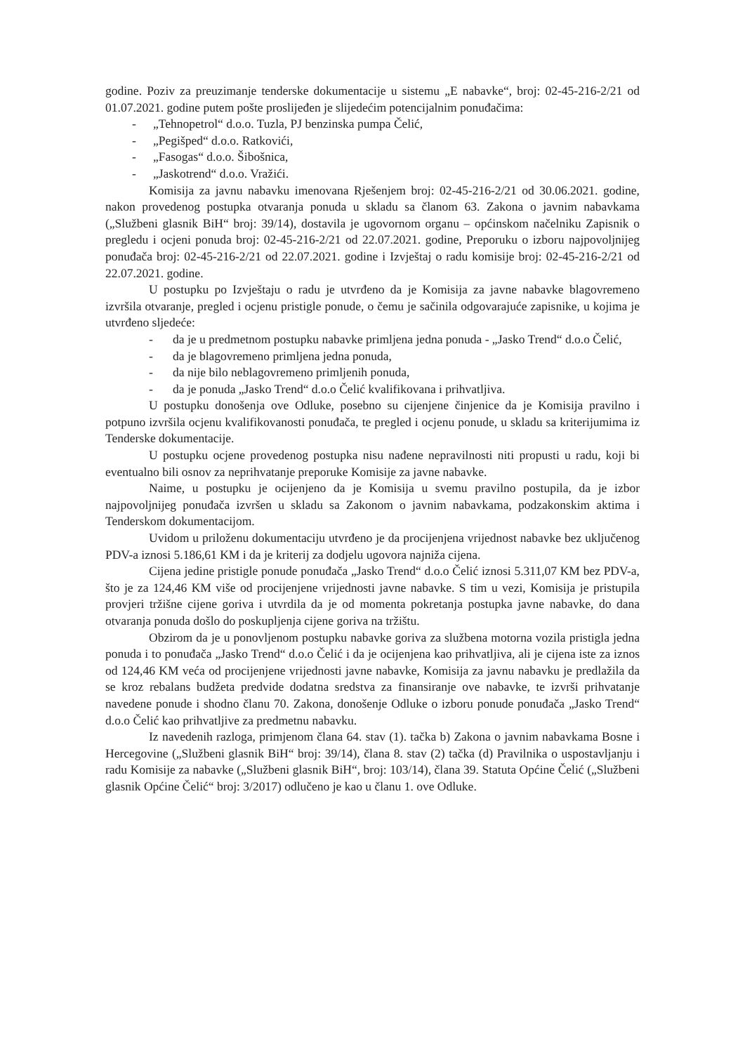godine. Poziv za preuzimanje tenderske dokumentacije u sistemu „E nabavke“, broj: 02-45-216-2/21 od 01.07.2021. godine putem pošte proslijeđen je slijedećim potencijalnim ponuđačima:
- „Tehnopetrol“ d.o.o. Tuzla, PJ benzinska pumpa Čelić,
- „Pegišped“ d.o.o. Ratkovići,
- „Fasogas“ d.o.o. Šibošnica,
- „Jaskotrend“ d.o.o. Vražići.
Komisija za javnu nabavku imenovana Rješenjem broj: 02-45-216-2/21 od 30.06.2021. godine, nakon provedenog postupka otvaranja ponuda u skladu sa članom 63. Zakona o javnim nabavkama („Službeni glasnik BiH“ broj: 39/14), dostavila je ugovornom organu – općinskom načelniku Zapisnik o pregledu i ocjeni ponuda broj: 02-45-216-2/21 od 22.07.2021. godine, Preporuku o izboru najpovoljnijeg ponuđača broj: 02-45-216-2/21 od 22.07.2021. godine i Izvještaj o radu komisije broj: 02-45-216-2/21 od 22.07.2021. godine.
U postupku po Izvještaju o radu je utvrđeno da je Komisija za javne nabavke blagovremeno izvršila otvaranje, pregled i ocjenu pristigle ponude, o čemu je sačinila odgovarajuće zapisnike, u kojima je utvrđeno sljedeće:
- da je u predmetnom postupku nabavke primljena jedna ponuda - „Jasko Trend“ d.o.o Čelić,
- da je blagovremeno primljena jedna ponuda,
- da nije bilo neblagovremeno primljenih ponuda,
- da je ponuda „Jasko Trend“ d.o.o Čelić kvalifikovana i prihvatljiva.
U postupku donošenja ove Odluke, posebno su cijenjene činjenice da je Komisija pravilno i potpuno izvršila ocjenu kvalifikovanosti ponuđača, te pregled i ocjenu ponude, u skladu sa kriterijumima iz Tenderske dokumentacije.
U postupku ocjene provedenog postupka nisu nađene nepravilnosti niti propusti u radu, koji bi eventualno bili osnov za neprihvatanje preporuke Komisije za javne nabavke.
Naime, u postupku je ocijenjeno da je Komisija u svemu pravilno postupila, da je izbor najpovoljnijeg ponuđača izvršen u skladu sa Zakonom o javnim nabavkama, podzakonskim aktima i Tenderskom dokumentacijom.
Uvidom u priloženu dokumentaciju utvrđeno je da procijenjena vrijednost nabavke bez uključenog PDV-a iznosi 5.186,61 KM i da je kriterij za dodjelu ugovora najniža cijena.
Cijena jedine pristigle ponude ponuđača „Jasko Trend“ d.o.o Čelić iznosi 5.311,07 KM bez PDV-a, što je za 124,46 KM više od procijenjene vrijednosti javne nabavke. S tim u vezi, Komisija je pristupila provjeri tržišne cijene goriva i utvrdila da je od momenta pokretanja postupka javne nabavke, do dana otvaranja ponuda došlo do poskupljenja cijene goriva na tržištu.
Obzirom da je u ponovljenom postupku nabavke goriva za službena motorna vozila pristigla jedna ponuda i to ponuđača „Jasko Trend“ d.o.o Čelić i da je ocijenjena kao prihvatljiva, ali je cijena iste za iznos od 124,46 KM veća od procijenjene vrijednosti javne nabavke, Komisija za javnu nabavku je predlažila da se kroz rebalans budžeta predvide dodatna sredstva za finansiranje ove nabavke, te izvrši prihvatanje navedene ponude i shodno članu 70. Zakona, donošenje Odluke o izboru ponude ponuđača „Jasko Trend“ d.o.o Čelić kao prihvatljive za predmetnu nabavku.
Iz navedenih razloga, primjenom člana 64. stav (1). tačka b) Zakona o javnim nabavkama Bosne i Hercegovine („Službeni glasnik BiH“ broj: 39/14), člana 8. stav (2) tačka (d) Pravilnika o uspostavljanju i radu Komisije za nabavke („Službeni glasnik BiH“, broj: 103/14), člana 39. Statuta Općine Čelić („Službeni glasnik Općine Čelić“ broj: 3/2017) odlučeno je kao u članu 1. ove Odluke.